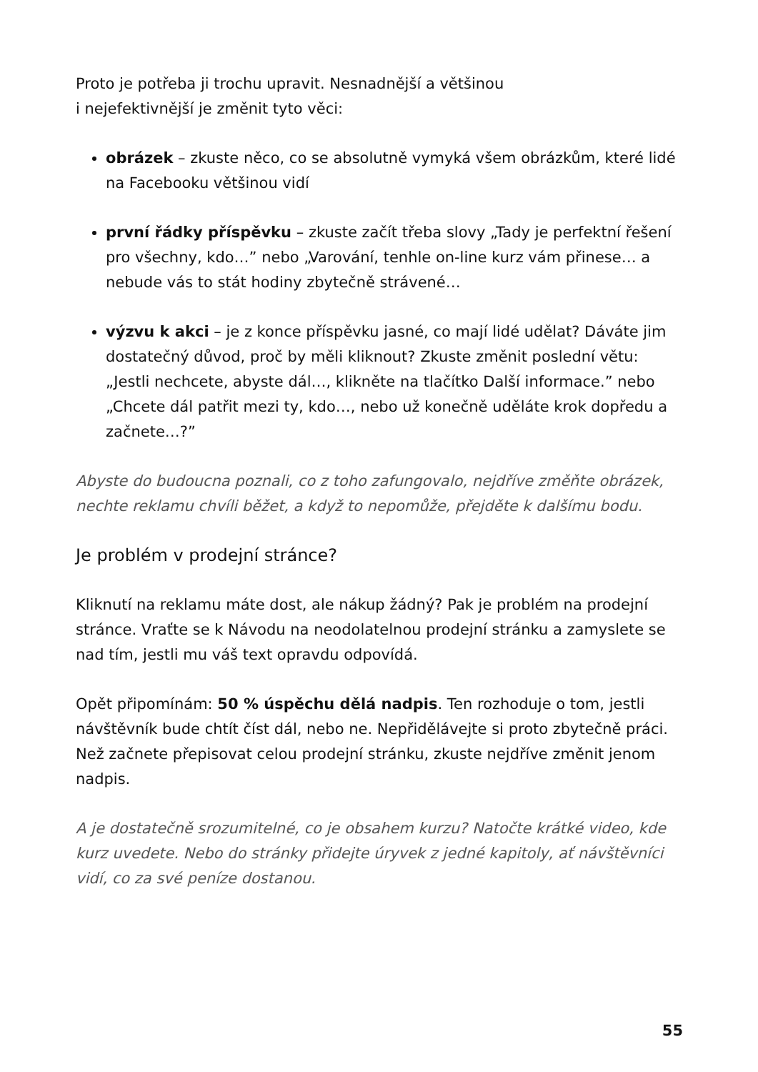Proto je potřeba ji trochu upravit. Nesnadnější a většinou
i nejefektivnější je změnit tyto věci:
obrázek – zkuste něco, co se absolutně vymyká všem obrázkům, které lidé na Facebooku většinou vidí
první řádky příspěvku – zkuste začít třeba slovy „Tady je perfektní řešení pro všechny, kdo…” nebo „Varování, tenhle on-line kurz vám přinese… a nebude vás to stát hodiny zbytečně strávené…
výzvu k akci – je z konce příspěvku jasné, co mají lidé udělat? Dáváte jim dostatečný důvod, proč by měli kliknout? Zkuste změnit poslední větu: „Jestli nechcete, abyste dál…, klikněte na tlačítko Další informace.” nebo „Chcete dál patřit mezi ty, kdo…, nebo už konečně uděláte krok dopředu a začnete…?”
Abyste do budoucna poznali, co z toho zafungovalo, nejdříve změňte obrázek, nechte reklamu chvíli běžet, a když to nepomůže, přejděte k dalšímu bodu.
Je problém v prodejní stránce?
Kliknutí na reklamu máte dost, ale nákup žádný? Pak je problém na prodejní stránce. Vraťte se k Návodu na neodolatelnou prodejní stránku a zamyslete se nad tím, jestli mu váš text opravdu odpovídá.
Opět připomínám: 50 % úspěchu dělá nadpis. Ten rozhoduje o tom, jestli návštěvník bude chtít číst dál, nebo ne. Nepřidělávejte si proto zbytečně práci. Než začnete přepisovat celou prodejní stránku, zkuste nejdříve změnit jenom nadpis.
A je dostatečně srozumitelné, co je obsahem kurzu? Natočte krátké video, kde kurz uvedete. Nebo do stránky přidejte úryvek z jedné kapitoly, ať návštěvníci vidí, co za své peníze dostanou.
55